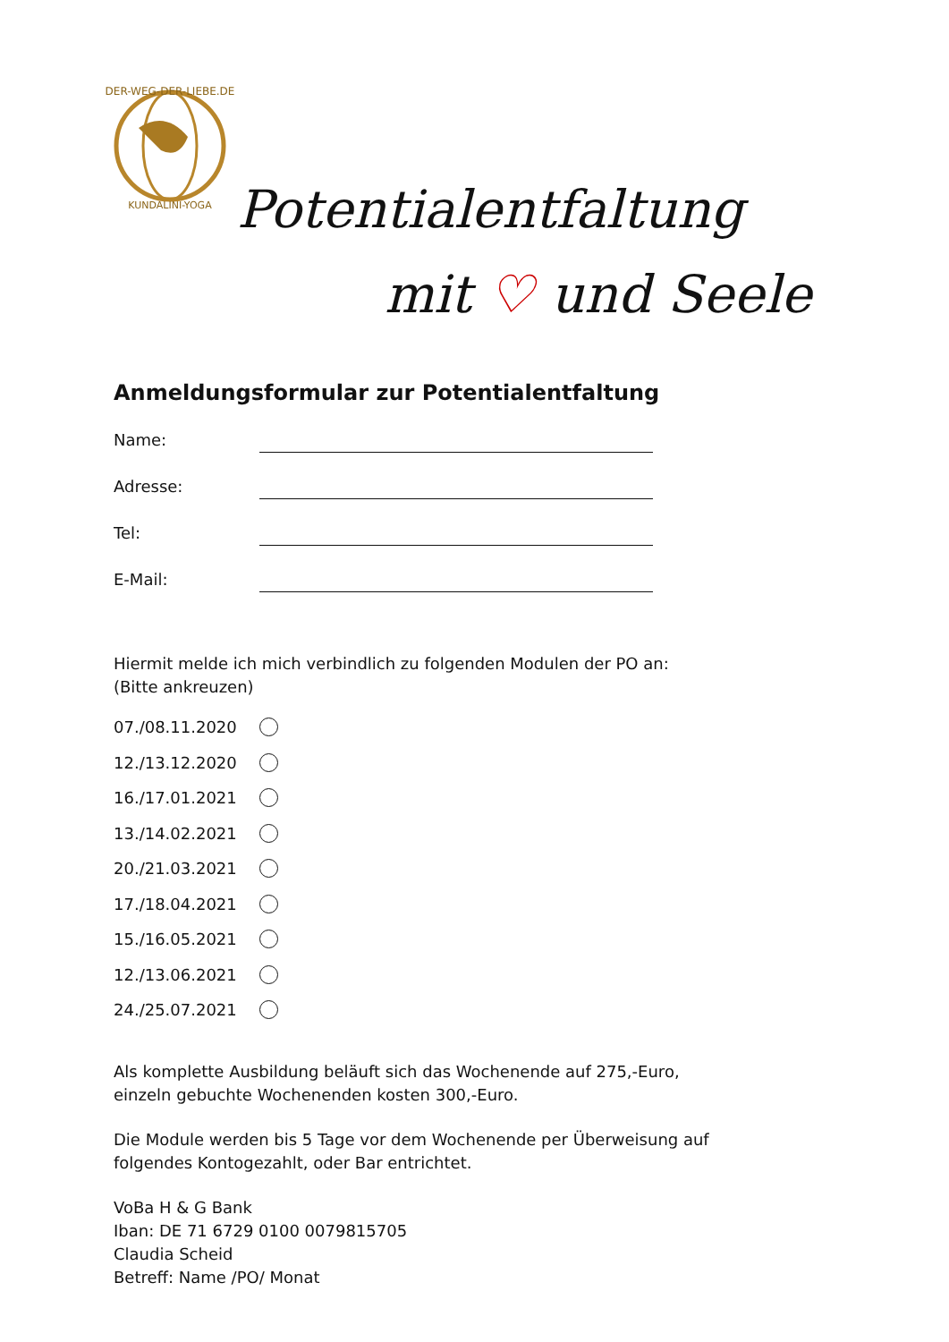DER-WEG-DER-LIEBE.DE
KUNDALINI-YOGA
Potentialentfaltung
mit ♡ und Seele
Anmeldungsformular zur Potentialentfaltung
Name:
Adresse:
Tel:
E-Mail:
Hiermit melde ich mich verbindlich zu folgenden Modulen der PO an:
(Bitte ankreuzen)
07./08.11.2020
12./13.12.2020
16./17.01.2021
13./14.02.2021
20./21.03.2021
17./18.04.2021
15./16.05.2021
12./13.06.2021
24./25.07.2021
Als komplette Ausbildung beläuft sich das Wochenende auf 275,-Euro,
einzeln gebuchte Wochenenden kosten 300,-Euro.
Die Module werden bis 5 Tage vor dem Wochenende per Überweisung auf
folgendes Kontogezahlt, oder Bar entrichtet.
VoBa H & G Bank
Iban: DE 71 6729 0100 0079815705
Claudia Scheid
Betreff: Name /PO/ Monat